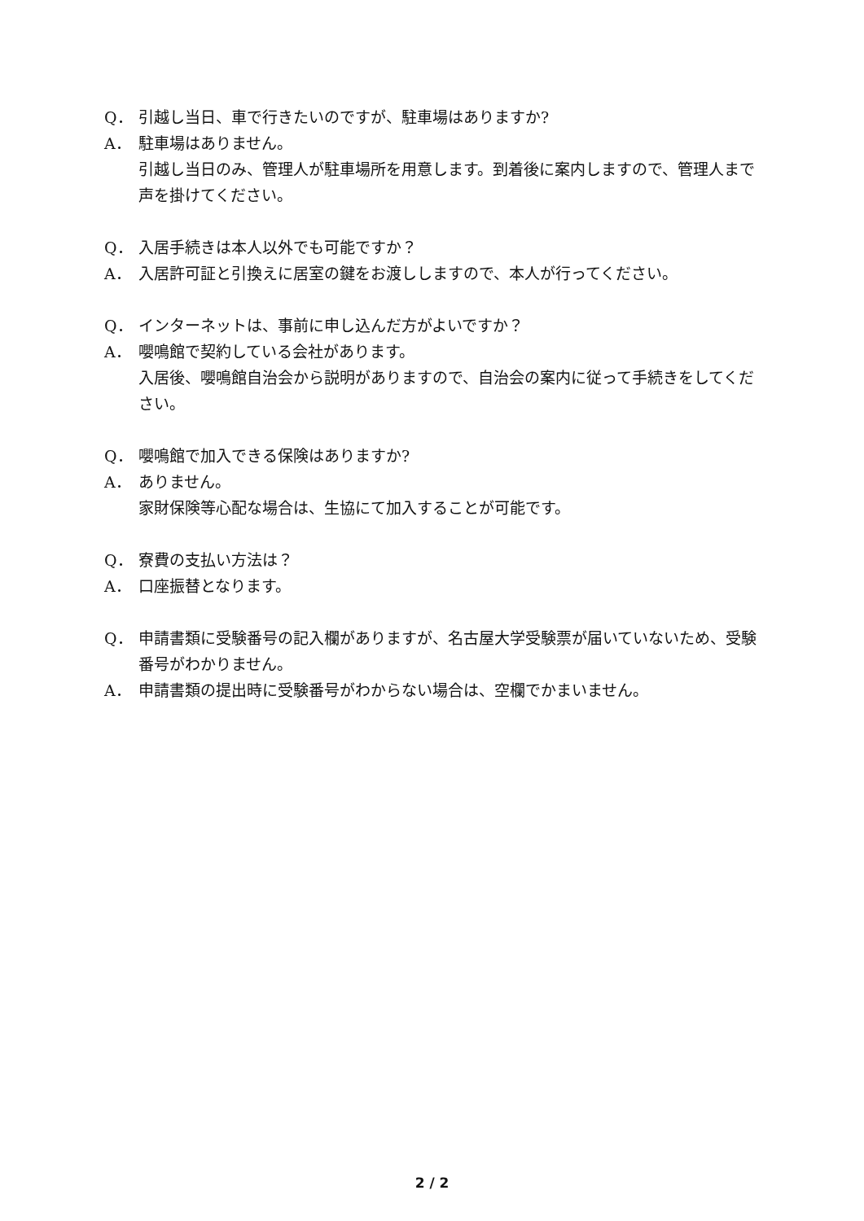Q． 引越し当日、車で行きたいのですが、駐車場はありますか?
A． 駐車場はありません。
引越し当日のみ、管理人が駐車場所を用意します。到着後に案内しますので、管理人まで声を掛けてください。
Q． 入居手続きは本人以外でも可能ですか？
A． 入居許可証と引換えに居室の鍵をお渡ししますので、本人が行ってください。
Q． インターネットは、事前に申し込んだ方がよいですか？
A． 嚶鳴館で契約している会社があります。
入居後、嚶鳴館自治会から説明がありますので、自治会の案内に従って手続きをしてください。
Q． 嚶鳴館で加入できる保険はありますか?
A． ありません。
家財保険等心配な場合は、生協にて加入することが可能です。
Q． 寮費の支払い方法は？
A． 口座振替となります。
Q． 申請書類に受験番号の記入欄がありますが、名古屋大学受験票が届いていないため、受験番号がわかりません。
A． 申請書類の提出時に受験番号がわからない場合は、空欄でかまいません。
2 / 2